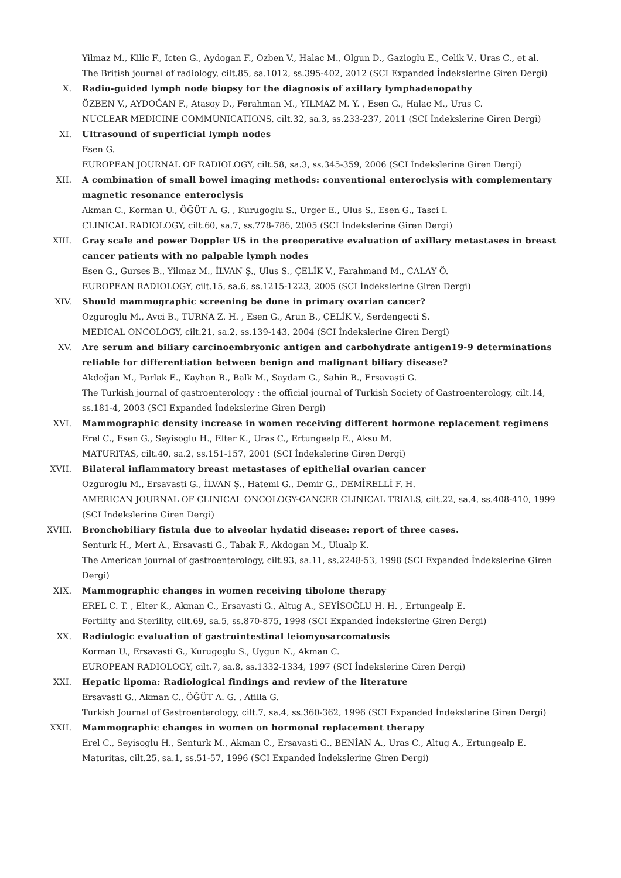Yilmaz M., Kilic F., Icten G., Aydogan F., Ozben V., Halac M., Olgun D., Gazioglu E., Celik V., Uras C., et al.
The British journal of radiology, cilt.85, sa.1012, ss.395-402, 2012 (SCI Expanded İndekslerine Giren Dergi)
X. Radio-guided lymph node biopsy for the diagnosis of axillary lymphadenopathy
ÖZBEN V., AYDOĞAN F., Atasoy D., Ferahman M., YILMAZ M. Y. , Esen G., Halac M., Uras C.
NUCLEAR MEDICINE COMMUNICATIONS, cilt.32, sa.3, ss.233-237, 2011 (SCI İndekslerine Giren Dergi)
XI. Ultrasound of superficial lymph nodes
Esen G.
EUROPEAN JOURNAL OF RADIOLOGY, cilt.58, sa.3, ss.345-359, 2006 (SCI İndekslerine Giren Dergi)
XII. A combination of small bowel imaging methods: conventional enteroclysis with complementary magnetic resonance enteroclysis
Akman C., Korman U., ÖĞÜT A. G. , Kurugoglu S., Urger E., Ulus S., Esen G., Tasci I.
CLINICAL RADIOLOGY, cilt.60, sa.7, ss.778-786, 2005 (SCI İndekslerine Giren Dergi)
XIII.
Gray scale and power Doppler US in the preoperative evaluation of axillary metastases in breast cancer patients with no palpable lymph nodes
Esen G., Gurses B., Yilmaz M., İLVAN Ş., Ulus S., ÇELİK V., Farahmand M., CALAY Ö.
EUROPEAN RADIOLOGY, cilt.15, sa.6, ss.1215-1223, 2005 (SCI İndekslerine Giren Dergi)
XIV. Should mammographic screening be done in primary ovarian cancer?
Ozguroglu M., Avci B., TURNA Z. H. , Esen G., Arun B., ÇELİK V., Serdengecti S.
MEDICAL ONCOLOGY, cilt.21, sa.2, ss.139-143, 2004 (SCI İndekslerine Giren Dergi)
XV. Are serum and biliary carcinoembryonic antigen and carbohydrate antigen19-9 determinations reliable for differentiation between benign and malignant biliary disease?
Akdoğan M., Parlak E., Kayhan B., Balk M., Saydam G., Sahin B., Ersavaşti G.
The Turkish journal of gastroenterology : the official journal of Turkish Society of Gastroenterology, cilt.14, ss.181-4, 2003 (SCI Expanded İndekslerine Giren Dergi)
XVI. Mammographic density increase in women receiving different hormone replacement regimens
Erel C., Esen G., Seyisoglu H., Elter K., Uras C., Ertungealp E., Aksu M.
MATURITAS, cilt.40, sa.2, ss.151-157, 2001 (SCI İndekslerine Giren Dergi)
XVII.
Bilateral inflammatory breast metastases of epithelial ovarian cancer
Ozguroglu M., Ersavasti G., İLVAN Ş., Hatemi G., Demir G., DEMİRELLİ F. H.
AMERICAN JOURNAL OF CLINICAL ONCOLOGY-CANCER CLINICAL TRIALS, cilt.22, sa.4, ss.408-410, 1999 (SCI İndekslerine Giren Dergi)
XVIII.
Bronchobiliary fistula due to alveolar hydatid disease: report of three cases.
Senturk H., Mert A., Ersavasti G., Tabak F., Akdogan M., Ulualp K.
The American journal of gastroenterology, cilt.93, sa.11, ss.2248-53, 1998 (SCI Expanded İndekslerine Giren Dergi)
XIX. Mammographic changes in women receiving tibolone therapy
EREL C. T. , Elter K., Akman C., Ersavasti G., Altug A., SEYİSOĞLU H. H. , Ertungealp E.
Fertility and Sterility, cilt.69, sa.5, ss.870-875, 1998 (SCI Expanded İndekslerine Giren Dergi)
XX. Radiologic evaluation of gastrointestinal leiomyosarcomatosis
Korman U., Ersavasti G., Kurugoglu S., Uygun N., Akman C.
EUROPEAN RADIOLOGY, cilt.7, sa.8, ss.1332-1334, 1997 (SCI İndekslerine Giren Dergi)
XXI. Hepatic lipoma: Radiological findings and review of the literature
Ersavasti G., Akman C., ÖĞÜT A. G. , Atilla G.
Turkish Journal of Gastroenterology, cilt.7, sa.4, ss.360-362, 1996 (SCI Expanded İndekslerine Giren Dergi)
XXII.
Mammographic changes in women on hormonal replacement therapy
Erel C., Seyisoglu H., Senturk M., Akman C., Ersavasti G., BENİAN A., Uras C., Altug A., Ertungealp E.
Maturitas, cilt.25, sa.1, ss.51-57, 1996 (SCI Expanded İndekslerine Giren Dergi)